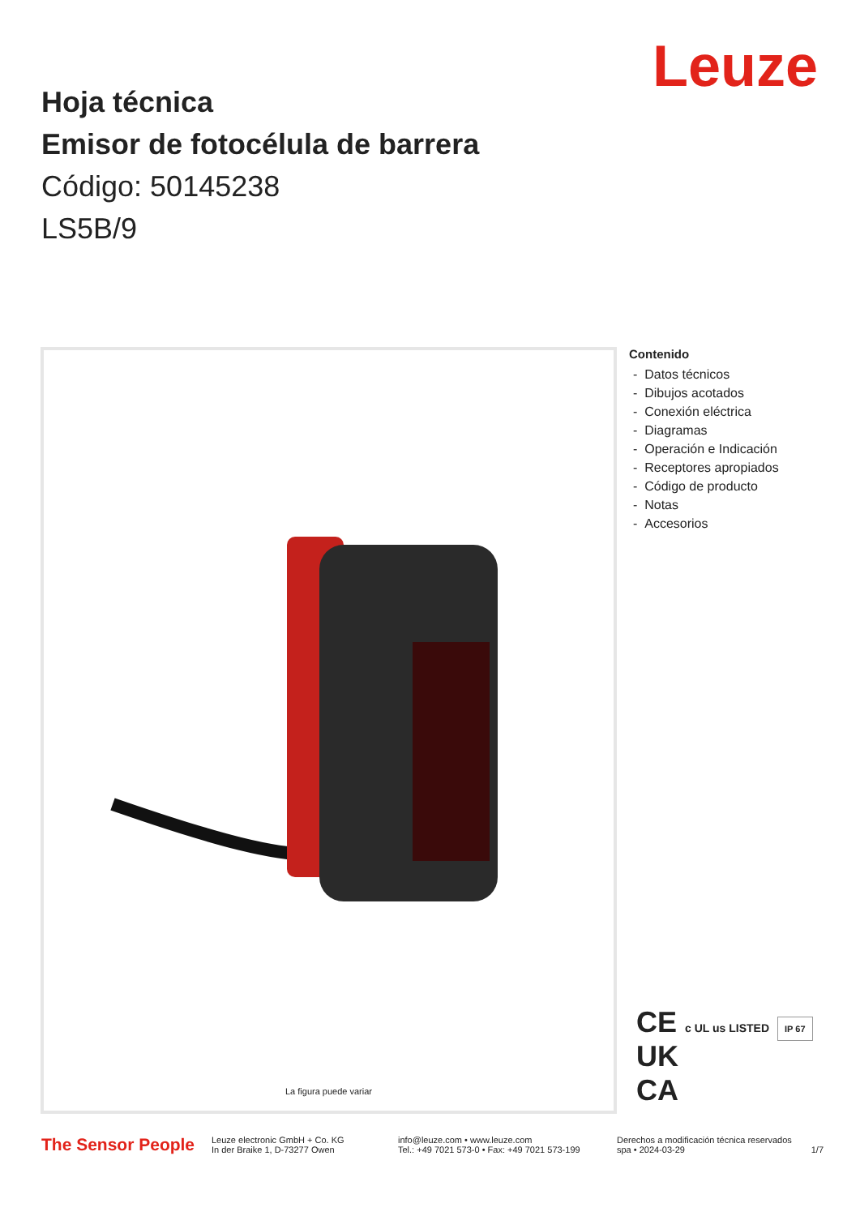Leuze
Hoja técnica
Emisor de fotocélula de barrera
Código: 50145238
LS5B/9
La figura puede variar
Contenido
- Datos técnicos
- Dibujos acotados
- Conexión eléctrica
- Diagramas
- Operación e Indicación
- Receptores apropiados
- Código de producto
- Notas
- Accesorios
CE c UL us LISTED IP 67
UK
CA
The Sensor People
Leuze electronic GmbH + Co. KG
In der Braike 1, D-73277 Owen
info@leuze.com • www.leuze.com
Tel.: +49 7021 573-0 • Fax: +49 7021 573-199
Derechos a modificación técnica reservados
spa • 2024-03-29
1/7